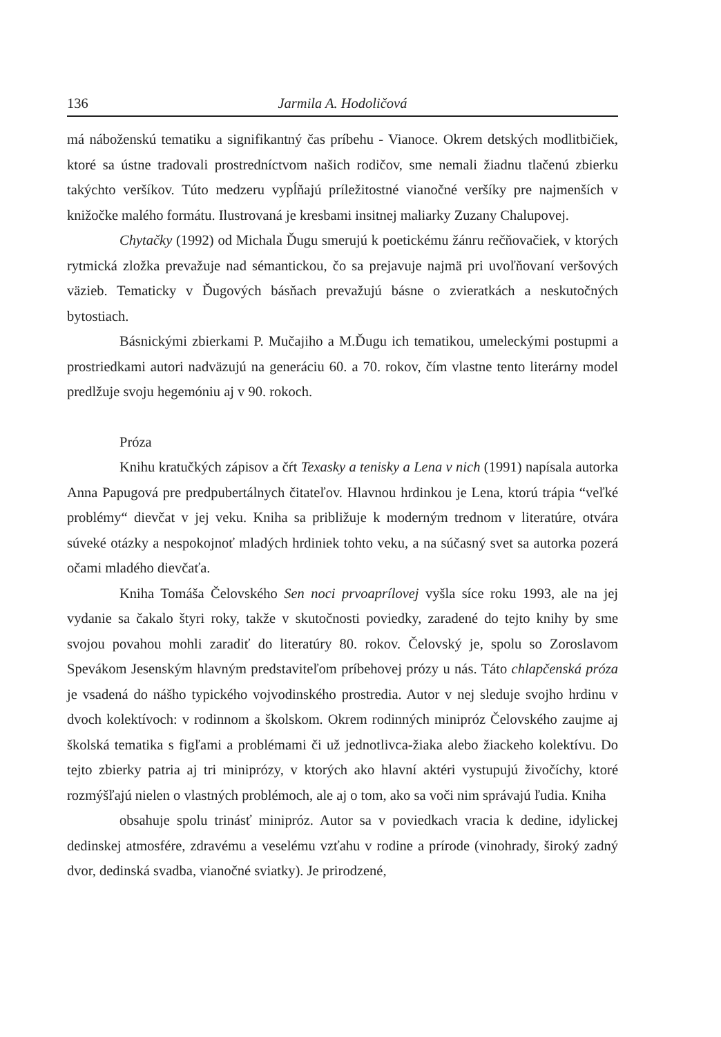136 Jarmila A. Hodoličová
má náboženskú tematiku a signifikantný čas príbehu - Vianoce. Okrem detských modlitbičiek, ktoré sa ústne tradovali prostredníctvom našich rodičov, sme nemali žiadnu tlačenú zbierku takýchto veršíkov. Túto medzeru vypĺňajú príležitostné vianočné veršíky pre najmenších v knižočke malého formátu. Ilustrovaná je kresbami insitnej maliarky Zuzany Chalupovej.
Chytačky (1992) od Michala Ďugu smerujú k poetickému žánru rečňovačiek, v ktorých rytmická zložka prevažuje nad sémantickou, čo sa prejavuje najmä pri uvoľňovaní veršových väzieb. Tematicky v Ďugových básňach prevažujú básne o zvieratkách a neskutočných bytostiach.
Básnickými zbierkami P. Mučajiho a M.Ďugu ich tematikou, umeleckými postupmi a prostriedkami autori nadväzujú na generáciu 60. a 70. rokov, čím vlastne tento literárny model predlžuje svoju hegemóniu aj v 90. rokoch.
Próza
Knihu kratučkých zápisov a čŕt Texasky a tenisky a Lena v nich (1991) napísala autorka Anna Papugová pre predpubertálnych čitateľov. Hlavnou hrdinkou je Lena, ktorú trápia “veľké problémy“ dievčat v jej veku. Kniha sa približuje k moderným trednom v literatúre, otvára súveké otázky a nespokojnoť mladých hrdiniek tohto veku, a na súčasný svet sa autorka pozerá očami mladého dievčaťa.
Kniha Tomáša Čelovského Sen noci prvoaprílovej vyšla síce roku 1993, ale na jej vydanie sa čakalo štyri roky, takže v skutočnosti poviedky, zaradené do tejto knihy by sme svojou povahou mohli zaradiť do literatúry 80. rokov. Čelovský je, spolu so Zoroslavom Spevákom Jesenským hlavným predstaviteľom príbehovej prózy u nás. Táto chlapčenská próza je vsadená do nášho typického vojvodinského prostredia. Autor v nej sleduje svojho hrdinu v dvoch kolektívoch: v rodinnom a školskom. Okrem rodinných minipróz Čelovského zaujme aj školská tematika s figľami a problémami či už jednotlivca-žiaka alebo žiackeho kolektívu. Do tejto zbierky patria aj tri miniprózy, v ktorých ako hlavní aktéri vystupujú živočíchy, ktoré rozmýšľajú nielen o vlastných problémoch, ale aj o tom, ako sa voči nim správajú ľudia. Kniha
obsahuje spolu trinásť minipróz. Autor sa v poviedkach vracia k dedine, idylickej dedinskej atmosfére, zdravému a veselému vzťahu v rodine a prírode (vinohrady, široký zadný dvor, dedinská svadba, vianočné sviatky). Je prirodzené,